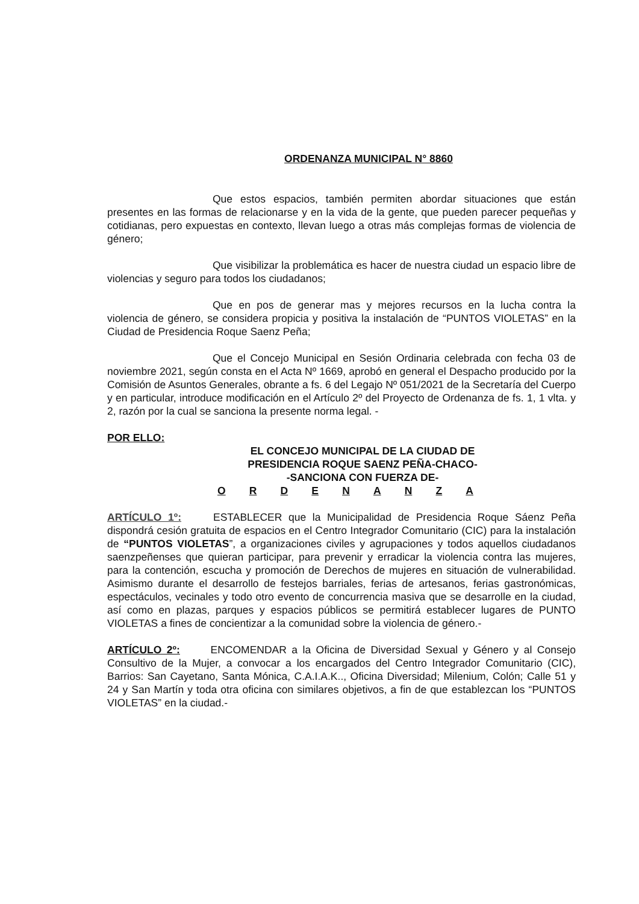ORDENANZA MUNICIPAL N° 8860
Que estos espacios, también permiten abordar situaciones que están presentes en las formas de relacionarse y en la vida de la gente, que pueden parecer pequeñas y cotidianas, pero expuestas en contexto, llevan luego a otras más complejas formas de violencia de género;
Que visibilizar la problemática es hacer de nuestra ciudad un espacio libre de violencias y seguro para todos los ciudadanos;
Que en pos de generar mas y mejores recursos en la lucha contra la violencia de género, se considera propicia y positiva la instalación de “PUNTOS VIOLETAS” en la Ciudad de Presidencia Roque Saenz Peña;
Que el Concejo Municipal en Sesión Ordinaria celebrada con fecha 03 de noviembre 2021, según consta en el Acta Nº 1669, aprobó en general el Despacho producido por la Comisión de Asuntos Generales, obrante a fs. 6 del Legajo Nº 051/2021 de la Secretaría del Cuerpo y en particular, introduce modificación en el Artículo 2º del Proyecto de Ordenanza de fs. 1, 1 vlta. y 2, razón por la cual se sanciona la presente norma legal. -
POR ELLO:
EL CONCEJO MUNICIPAL DE LA CIUDAD DE
PRESIDENCIA ROQUE SAENZ PEÑA-CHACO-
-SANCIONA CON FUERZA DE-
O R D E N A N Z A
ARTÍCULO 1º: ESTABLECER que la Municipalidad de Presidencia Roque Sáenz Peña dispondrá cesión gratuita de espacios en el Centro Integrador Comunitario (CIC) para la instalación de “PUNTOS VIOLETAS”, a organizaciones civiles y agrupaciones y todos aquellos ciudadanos saenzpeñenses que quieran participar, para prevenir y erradicar la violencia contra las mujeres, para la contención, escucha y promoción de Derechos de mujeres en situación de vulnerabilidad. Asimismo durante el desarrollo de festejos barriales, ferias de artesanos, ferias gastronómicas, espectáculos, vecinales y todo otro evento de concurrencia masiva que se desarrolle en la ciudad, así como en plazas, parques y espacios públicos se permitirá establecer lugares de PUNTO VIOLETAS a fines de concientizar a la comunidad sobre la violencia de género.-
ARTÍCULO 2º: ENCOMENDAR a la Oficina de Diversidad Sexual y Género y al Consejo Consultivo de la Mujer, a convocar a los encargados del Centro Integrador Comunitario (CIC), Barrios: San Cayetano, Santa Mónica, C.A.I.A.K.., Oficina Diversidad; Milenium, Colón; Calle 51 y 24 y San Martín y toda otra oficina con similares objetivos, a fin de que establezcan los “PUNTOS VIOLETAS” en la ciudad.-